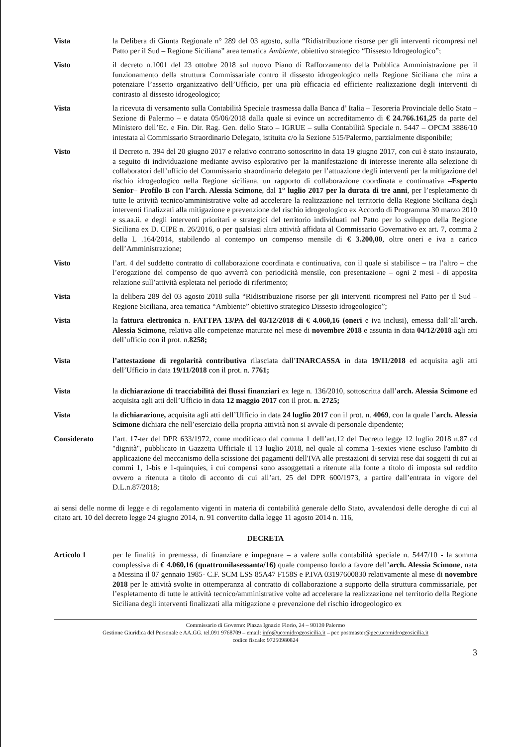Vista la Delibera di Giunta Regionale n° 289 del 03 agosto, sulla “Ridistribuzione risorse per gli interventi ricompresi nel Patto per il Sud – Regione Siciliana” area tematica Ambiente, obiettivo strategico “Dissesto Idrogeologico”;
Visto il decreto n.1001 del 23 ottobre 2018 sul nuovo Piano di Rafforzamento della Pubblica Amministrazione per il funzionamento della struttura Commissariale contro il dissesto idrogeologico nella Regione Siciliana che mira a potenziare l’assetto organizzativo dell’Ufficio, per una più efficacia ed efficiente realizzazione degli interventi di contrasto al dissesto idrogeologico;
Vista la ricevuta di versamento sulla Contabilità Speciale trasmessa dalla Banca d’ Italia – Tesoreria Provinciale dello Stato – Sezione di Palermo – e datata 05/06/2018 dalla quale si evince un accreditamento di € 24.766.161,25 da parte del Ministero dell’Ec. e Fin. Dir. Rag. Gen. dello Stato – IGRUE – sulla Contabilità Speciale n. 5447 – OPCM 3886/10 intestata al Commissario Straordinario Delegato, istituita c/o la Sezione 515/Palermo, parzialmente disponibile;
Visto il Decreto n. 394 del 20 giugno 2017 e relativo contratto sottoscritto in data 19 giugno 2017, con cui è stato instaurato, a seguito di individuazione mediante avviso esplorativo per la manifestazione di interesse inerente alla selezione di collaboratori dell’ufficio del Commissario straordinario delegato per l’attuazione degli interventi per la mitigazione del rischio idrogeologico nella Regione siciliana, un rapporto di collaborazione coordinata e continuativa –Esperto Senior– Profilo B con l’arch. Alessia Scimone, dal 1° luglio 2017 per la durata di tre anni, per l’espletamento di tutte le attività tecnico/amministrative volte ad accelerare la realizzazione nel territorio della Regione Siciliana degli interventi finalizzati alla mitigazione e prevenzione del rischio idrogeologico ex Accordo di Programma 30 marzo 2010 e ss.aa.ii. e degli interventi prioritari e strategici del territorio individuati nel Patto per lo sviluppo della Regione Siciliana ex D. CIPE n. 26/2016, o per qualsiasi altra attività affidata al Commissario Governativo ex art. 7, comma 2 della L .164/2014, stabilendo al contempo un compenso mensile di € 3.200,00, oltre oneri e iva a carico dell’Amministrazione;
Visto l’art. 4 del suddetto contratto di collaborazione coordinata e continuativa, con il quale si stabilisce – tra l’altro – che l’erogazione del compenso de quo avverrà con periodicità mensile, con presentazione – ogni 2 mesi - di apposita relazione sull’attività espletata nel periodo di riferimento;
Vista la delibera 289 del 03 agosto 2018 sulla “Ridistribuzione risorse per gli interventi ricompresi nel Patto per il Sud – Regione Siciliana, area tematica “Ambiente” obiettivo strategico Dissesto idrogeologico”;
Vista la fattura elettronica n. FATTPA 13/PA del 03/12/2018 di € 4.060,16 (oneri e iva inclusi), emessa dall’all’arch. Alessia Scimone, relativa alle competenze maturate nel mese di novembre 2018 e assunta in data 04/12/2018 agli atti dell’ufficio con il prot. n.8258;
Vista l’attestazione di regolarità contributiva rilasciata dall’INARCASSA in data 19/11/2018 ed acquisita agli atti dell’Ufficio in data 19/11/2018 con il prot. n. 7761;
Vista la dichiarazione di tracciabilità dei flussi finanziari ex lege n. 136/2010, sottoscritta dall’arch. Alessia Scimone ed acquisita agli atti dell’Ufficio in data 12 maggio 2017 con il prot. n. 2725;
Vista la dichiarazione, acquisita agli atti dell’Ufficio in data 24 luglio 2017 con il prot. n. 4069, con la quale l’arch. Alessia Scimone dichiara che nell’esercizio della propria attività non si avvale di personale dipendente;
Considerato l’art. 17-ter del DPR 633/1972, come modificato dal comma 1 dell’art.12 del Decreto legge 12 luglio 2018 n.87 cd "dignità", pubblicato in Gazzetta Ufficiale il 13 luglio 2018, nel quale al comma 1-sexies viene escluso l'ambito di applicazione del meccanismo della scissione dei pagamenti dell'IVA alle prestazioni di servizi rese dai soggetti di cui ai commi 1, 1-bis e 1-quinquies, i cui compensi sono assoggettati a ritenute alla fonte a titolo di imposta sul reddito ovvero a ritenuta a titolo di acconto di cui all’art. 25 del DPR 600/1973, a partire dall’entrata in vigore del D.L.n.87/2018;
ai sensi delle norme di legge e di regolamento vigenti in materia di contabilità generale dello Stato, avvalendosi delle deroghe di cui al citato art. 10 del decreto legge 24 giugno 2014, n. 91 convertito dalla legge 11 agosto 2014 n. 116,
DECRETA
Articolo 1 per le finalità in premessa, di finanziare e impegnare – a valere sulla contabilità speciale n. 5447/10 - la somma complessiva di € 4.060,16 (quattromilasessanta/16) quale compenso lordo a favore dell’arch. Alessia Scimone, nata a Messina il 07 gennaio 1985- C.F. SCM LSS 85A47 F158S e P.IVA 03197600830 relativamente al mese di novembre 2018 per le attività svolte in ottemperanza al contratto di collaborazione a supporto della struttura commissariale, per l’espletamento di tutte le attività tecnico/amministrative volte ad accelerare la realizzazione nel territorio della Regione Siciliana degli interventi finalizzati alla mitigazione e prevenzione del rischio idrogeologico ex
Commissario di Governo: Piazza Ignazio Florio, 24 – 90139 Palermo
Gestione Giuridica del Personale e AA.GG. tel.091 9768709 – email: info@ucomidrogeosicilia.it – pec postmaster@pec.ucomidrogeosicilia.it
codice fiscale: 97250980824
3